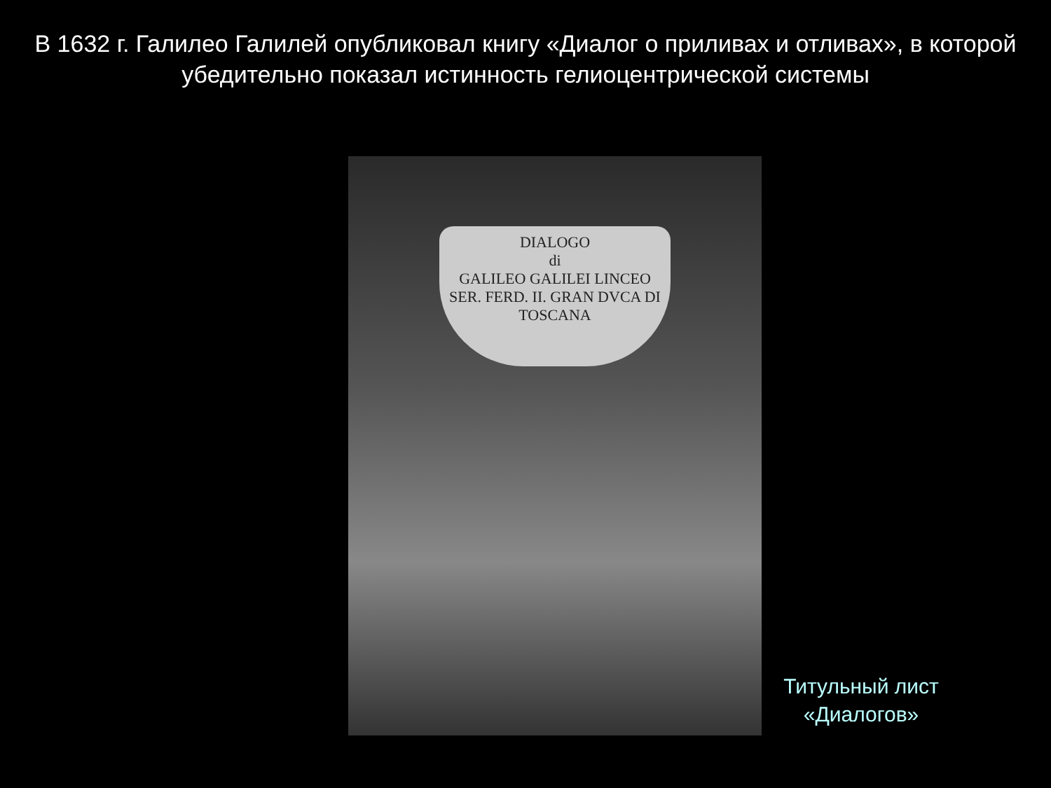В 1632 г. Галилео Галилей опубликовал книгу «Диалог о приливах и отливах», в которой убедительно показал истинность гелиоцентрической системы
DIALOGO
di
GALILEO GALILEI LINCEO
SER. FERD. II. GRAN DVCA DI
TOSCANA
Титульный лист «Диалогов»